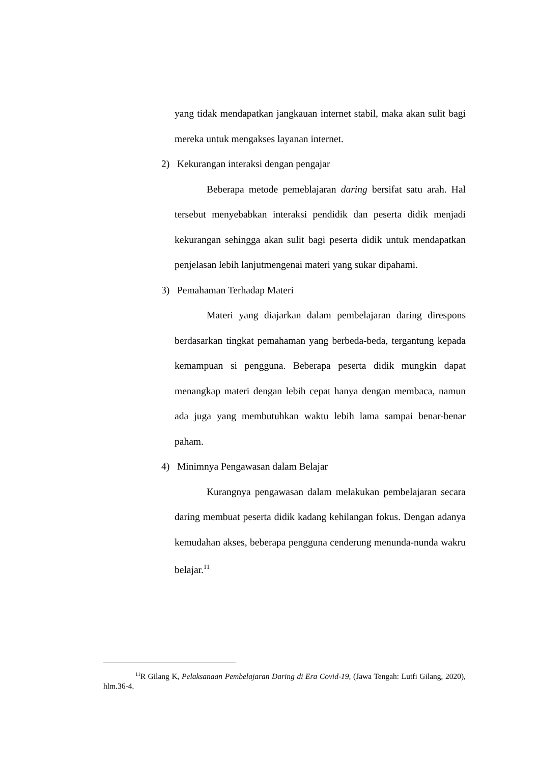yang tidak mendapatkan jangkauan internet stabil, maka akan sulit bagi mereka untuk mengakses layanan internet.
2) Kekurangan interaksi dengan pengajar
Beberapa metode pemeblajaran daring bersifat satu arah. Hal tersebut menyebabkan interaksi pendidik dan peserta didik menjadi kekurangan sehingga akan sulit bagi peserta didik untuk mendapatkan penjelasan lebih lanjutmengenai materi yang sukar dipahami.
3) Pemahaman Terhadap Materi
Materi yang diajarkan dalam pembelajaran daring direspons berdasarkan tingkat pemahaman yang berbeda-beda, tergantung kepada kemampuan si pengguna. Beberapa peserta didik mungkin dapat menangkap materi dengan lebih cepat hanya dengan membaca, namun ada juga yang membutuhkan waktu lebih lama sampai benar-benar paham.
4) Minimnya Pengawasan dalam Belajar
Kurangnya pengawasan dalam melakukan pembelajaran secara daring membuat peserta didik kadang kehilangan fokus. Dengan adanya kemudahan akses, beberapa pengguna cenderung menunda-nunda wakru belajar.<sup>11</sup>
<sup>11</sup> R Gilang K, Pelaksanaan Pembelajaran Daring di Era Covid-19, (Jawa Tengah: Lutfi Gilang, 2020), hlm.36-4.